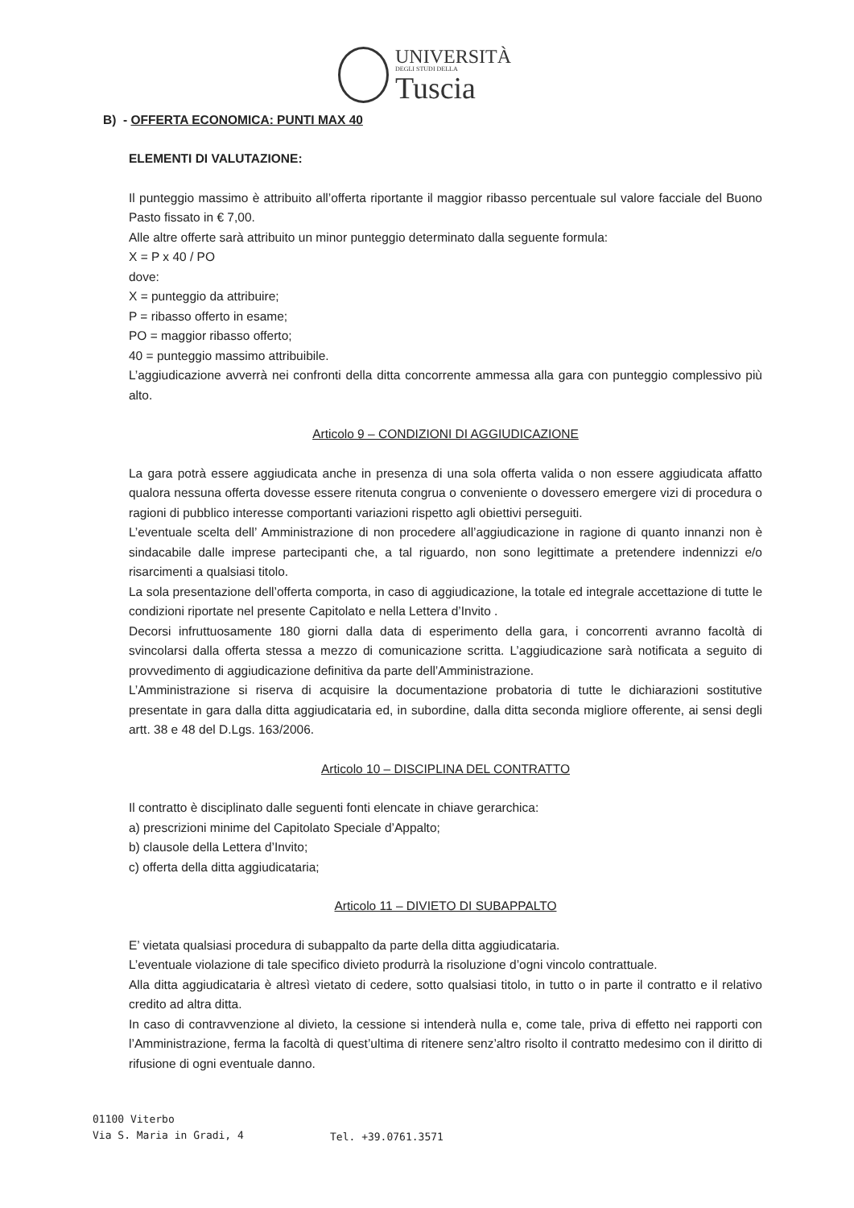UNIVERSITÀ
DEGLI STUDI DELLA
Tuscia
B) - OFFERTA ECONOMICA: PUNTI MAX 40
ELEMENTI DI VALUTAZIONE:
Il punteggio massimo è attribuito all’offerta riportante il maggior ribasso percentuale sul valore facciale del Buono Pasto fissato in € 7,00.
Alle altre offerte sarà attribuito un minor punteggio determinato dalla seguente formula:
X = P x 40 / PO
dove:
X = punteggio da attribuire;
P = ribasso offerto in esame;
PO = maggior ribasso offerto;
40 = punteggio massimo attribuibile.
L’aggiudicazione avverrà nei confronti della ditta concorrente ammessa alla gara con punteggio complessivo più alto.
Articolo 9 – CONDIZIONI DI AGGIUDICAZIONE
La gara potrà essere aggiudicata anche in presenza di una sola offerta valida o non essere aggiudicata affatto qualora nessuna offerta dovesse essere ritenuta congrua o conveniente o dovessero emergere vizi di procedura o ragioni di pubblico interesse comportanti variazioni rispetto agli obiettivi perseguiti.
L’eventuale scelta dell’ Amministrazione di non procedere all’aggiudicazione in ragione di quanto innanzi non è sindacabile dalle imprese partecipanti che, a tal riguardo, non sono legittimate a pretendere indennizzi e/o risarcimenti a qualsiasi titolo.
La sola presentazione dell’offerta comporta, in caso di aggiudicazione, la totale ed integrale accettazione di tutte le condizioni riportate nel presente Capitolato e nella Lettera d’Invito .
Decorsi infruttuosamente 180 giorni dalla data di esperimento della gara, i concorrenti avranno facoltà di svincolarsi dalla offerta stessa a mezzo di comunicazione scritta. L’aggiudicazione sarà notificata a seguito di provvedimento di aggiudicazione definitiva da parte dell’Amministrazione.
L’Amministrazione si riserva di acquisire la documentazione probatoria di tutte le dichiarazioni sostitutive presentate in gara dalla ditta aggiudicataria ed, in subordine, dalla ditta seconda migliore offerente, ai sensi degli artt. 38 e 48 del D.Lgs. 163/2006.
Articolo 10 – DISCIPLINA DEL CONTRATTO
Il contratto è disciplinato dalle seguenti fonti elencate in chiave gerarchica:
a) prescrizioni minime del Capitolato Speciale d’Appalto;
b) clausole della Lettera d’Invito;
c) offerta della ditta aggiudicataria;
Articolo 11 – DIVIETO DI SUBAPPALTO
E’ vietata qualsiasi procedura di subappalto da parte della ditta aggiudicataria.
L’eventuale violazione di tale specifico divieto produrrà la risoluzione d’ogni vincolo contrattuale.
Alla ditta aggiudicataria è altresì vietato di cedere, sotto qualsiasi titolo, in tutto o in parte il contratto e il relativo credito ad altra ditta.
In caso di contravvenzione al divieto, la cessione si intenderà nulla e, come tale, priva di effetto nei rapporti con l’Amministrazione, ferma la facoltà di quest’ultima di ritenere senz’altro risolto il contratto medesimo con il diritto di rifusione di ogni eventuale danno.
01100 Viterbo
Via S. Maria in Gradi, 4
Tel. +39.0761.3571